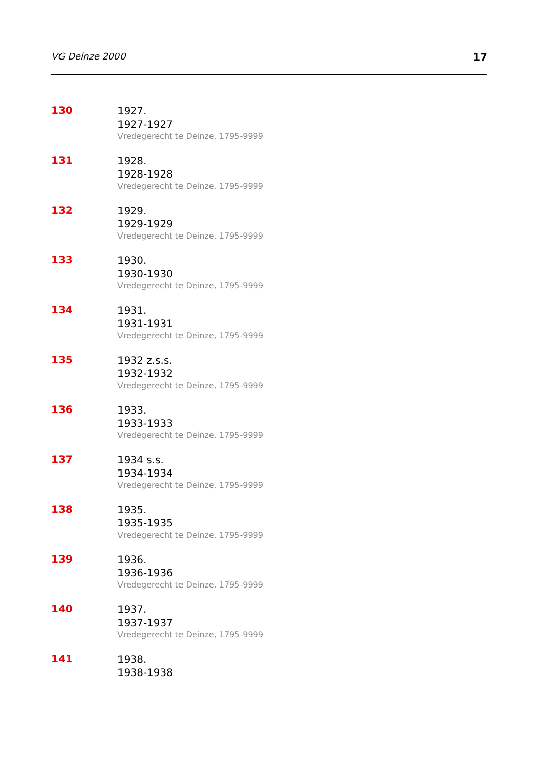VG Deinze 2000 17
| 130 | 1927. 1927-1927 Vredegerecht te Deinze, 1795-9999 |
| 131 | 1928. 1928-1928 Vredegerecht te Deinze, 1795-9999 |
| 132 | 1929. 1929-1929 Vredegerecht te Deinze, 1795-9999 |
| 133 | 1930. 1930-1930 Vredegerecht te Deinze, 1795-9999 |
| 134 | 1931. 1931-1931 Vredegerecht te Deinze, 1795-9999 |
| 135 | 1932 z.s.s. 1932-1932 Vredegerecht te Deinze, 1795-9999 |
| 136 | 1933. 1933-1933 Vredegerecht te Deinze, 1795-9999 |
| 137 | 1934 s.s. 1934-1934 Vredegerecht te Deinze, 1795-9999 |
| 138 | 1935. 1935-1935 Vredegerecht te Deinze, 1795-9999 |
| 139 | 1936. 1936-1936 Vredegerecht te Deinze, 1795-9999 |
| 140 | 1937. 1937-1937 Vredegerecht te Deinze, 1795-9999 |
| 141 | 1938. 1938-1938 |